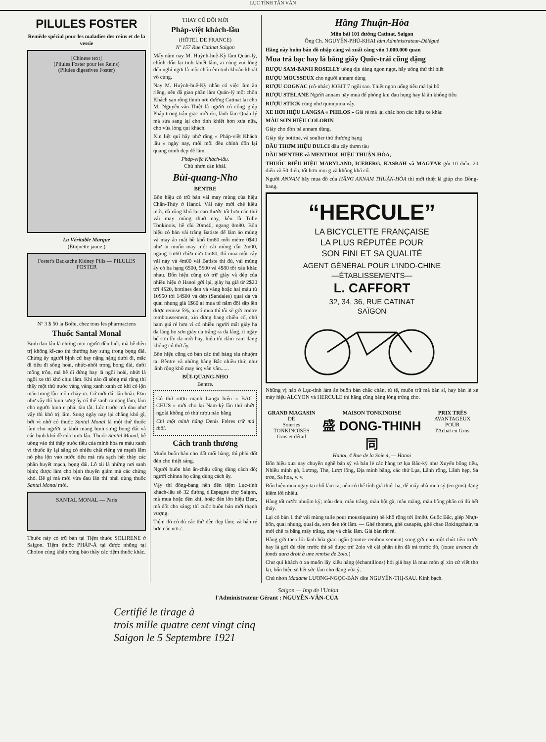LỤC TỈNH TÂN VĂN
PILULES FOSTER
Remède spécial pour les maladies des reins et de la vessie
[Chinese text]
(Pilules Foster pour les Reins)
(Pilules digestives Foster)
La Véritable Marque
(Etiquette jaune.)
Foster's Backache Kidney Pills — PILULES FOSTER
Nº 3 $ 50 la Boîte, chez tous les pharmaciens
Thuốc Santal Monal
Bịnh đau lậu là chứng mọi người đều biết, mà hễ điều trị không kĩ-cao thì thường hay sưng trong bọng đái. Chừng ấy người bịnh cứ hay nặng nặng dưới đi, mắc đi tiểu đi sông hoài, nhức-nhối trong bọng đái, dưới mông trôn, mà hễ đi đứng hay là ngồi hoài, nhứt là ngồi xe thì khó chịu lắm. Khi nào đi sông mà rặng thì thấy một thứ nước vàng vàng xanh xanh có khi có lộn máu trong lậu môn chảy ra. Cứ mới đái lâu hoài. Đau như vậy thì bịnh sưng ấy có thể sanh ra nặng lắm, làm cho người bịnh e phải tàn tật. Lúc trước mà đau như vậy thì khó trị lắm. Song ngày nay lại chẳng khó gì, bởi vì nhờ có thuốc Santal Monal là một thứ thuốc làm cho người ta khỏi mang bịnh sưng bọng đái và các bịnh khó đề của bịnh lậu. Thuốc Santal Monal, hễ uống vào thì thấy nước tiểu của mình hóa ra màu xanh vì thuốc ấy lại sẵng có nhiều chất riêng và mạnh lắm nó pha lộn vào nước tiểu mà rửa sạch hết thảy các phần huyết mạch, bọng đái. Lỗ tái là những nơi sanh bịnh; được làm cho bịnh thuyên giảm mà các chứng khó. Bề gì mà mới vừa đau lần thì phải dùng thuốc Santal Monal mới.
SANTAL MONAL — Paris
Thuốc này có trữ bán tại Tiệm thuốc SOLIRENE ở Saigon. Tiệm thuốc PHÁP-Á tại được nhũng tại Cholon cùng khắp xứng bảo thầy các tiệm thuốc khác.
THAY CŨ ĐỔI MỚI
Pháp-việt khách-lầu
(HÔTEL DE FRANCE)
Nº 157 Rue Catinat Saigon
Mấy năm nay M. Huỳnh-huệ-Kỳ làm Quản-lý, chính đốn lại tinh khiết lắm, ai cũng vui lòng đến nghỉ ngơi là một chốn êm tịnh khoản khoát vô cùng.
Nay M. Huỳnh-huệ-Kỳ nhân có việc làm ăn riêng, nên đã giao phần làm Quản-lý một chốn Khách sạn rộng thinh nơi đường Catinat lại cho M. Nguyễn-văn-Thiệt là người có công giúp Pháp trong trận giặc mới rồi, lãnh làm Quản-lý mà sửa sang lại cho tinh khiết hơn xưa nữa, cho vừa lòng quí khách.
Xin liệt quí hãy nhớ rằng « Pháp-việt Khách lầu » ngày nay, mỗi mỗi đều chỉnh đốn lại quang minh đẹp đẽ lắm.
Pháp-việc Khách-lầu.
Chủ nhơn cẩn khải.
Bùi-quang-Nho
BENTRE
Bổn hiệu có trữ bán vải may mùng của hiệu Chấn-Thủy ở Hanoi. Vải này mới chế kiểu mới, đã rộng khổ lại cao thước tốt hơn các thứ vải may mùng thuở nay, kêu là Tulle Tonkinois, bề dài 20m40, ngang 0m80. Bổn hiệu có bán vải trắng Batiste để làm áo mùng và may áo mát bề khổ 0m80 mỗi mètre 0$40 như ai muốn may một cái mùng dài 2m00, ngang 1m60 chừa cửa 0m80, thì mua một cây vải này và 4m00 vải Batiste thì đủ, vải mùng ấy có ba hạng 6$00, 5$00 và 4$80 tốt xấu khác nhau. Bổn hiệu cũng có trữ giày và dép của nhiều hiệu ở Hanoi gởi lại, giày hạ giá từ 2$20 tới 4$20, bottines đen và vàng hoặc hai màu từ 10$50 tới 14$00 và dép (Sandales) quai da và quai nhung giá 1$60 ai mua từ năm đôi sắp lên được remise 5%, ai có mua thì tôi sẽ gởi contre remboussement, xin đừng bang chiều cố, chớ ham giá rẻ hơn vì có nhiều người mắt giày hạ da láng họ sơn giày da trắng ra da láng, ít ngày bể sơn lồi da mới hay, hiệu tôi đám cam đang không có thứ ấy.
Bổn hiệu cũng có bán các thứ hàng tàu nhuộm tại Bêntre và những hàng Bắc nhiều thứ, như lãnh rộng khổ may áo; vân vân......
BÙI-QUANG-NHO
Bentre.
Có thứ rượu mạnh Langa hiệu « BAC-CHUS » mới cho lại Nam-kỳ lần thứ nhứt ngoài không có thứ rượu nào bằng
Chỉ một mình hãng Denis Frères trữ mà thôi.
Cách tranh thương
Muốn buôn bán cho đất mối hàng, thì phải đốt đèn cho thiệt sáng.
Người buôn bán ẩn-châu cũng dùng cách đó; người chinna họ cũng dùng cách ấy.
Vậy thì đồng-bang nên đến tiệm Lục-tỉnh khách-lầu số 32 đường d'Espagne chợ Saigon, mà mua hoặc đèn khí, hoặc đèn lồn hiệu Beat, mà đốt cho sáng; thì cuộc buôn bán mới thạnh vượng.
Tiệm đó có đủ các thứ đèn đẹp lắm; và bán rẻ hơn các nơi./.
Hãng Thuận-Hòa
Môn bài 101 đường Catinat, Saigon
Ông Ch. NGUYỄN-PHÚ-KHAI làm Administrateur-Délégué
Hãng này buôn bán đồ nhập cảng và xuất cảng vốn 1.000.000 quan
Mua trả bạc hay là bằng giấy Quốc-trái cũng đặng
RƯỢU SAM-BANH ROSELLY uống dịu dàng ngon ngọt, hãy uống thử thì biết
RƯỢU MOUSSEUX cho người annam dùng
RƯỢU COGNAC (cô-nhác) JOBIT 7 ngôi sao. Thiệt ngon uống tiêu mà lại bổ
RƯỢU STELANE Người annam hãy mua để phòng khi đau bụng hay là ăn không tiêu
RƯỢU STICK cũng như quinquina vậy.
XE HƠI HIỆU LANGSA « PHILOS » Giá rẻ mà lại chắc hơn các hiệu xe khác
MÀU SƠN HIỆU COLORIN
Giày cho đờn bà annam dùng.
Giày tây bottine, và soulier thứ thượng hạng
DẦU THƠM HIỆU DULCI dầu cây thơm tàu
DẦU MENTHE và MENTHOL HIỆU THUẬN-HÒA,
THUỐC ĐIẾU HIỆU MARYLAND, ICEBERG, KASBAH và MAGYAR gói 10 điếu, 20 điếu và 50 điếu, tốt hơn mọi g và không khó cổ.
Người ANNAM hãy mua đồ của HÃNG ANNAM THUẬN-HÒA thì mới thiệt là giúp cho Đồng-bang.
“HERCULE”
LA BICYCLETTE FRANÇAISE
LA PLUS RÉPUTÉE POUR
SON FINI ET SA QUALITÉ
AGENT GÉNÉRAL POUR L'INDO-CHINE
—ÉTABLISSEMENTS—
L. CAFFORT
32, 34, 36, RUE CATINAT
SAÏGON
Những vị nào ở Lục-tỉnh làm ăn buôn bán chắc chắn, tử tế, muốn trữ mà bán sỉ, hay bán lẻ xe máy hiệu ALCYON và HERCULE thì hãng cũng bằng lòng trừng cho.
GRAND MAGASIN
DE
Soieries
TONKINOISES
Gros et détail
MAISON TONKINOISE
盛 DONG-THINH 同
Hanoi, 4 Rue de la Soie 4, — Hanoi
PRIX TRÈS
AVANTAGEUX
POUR
l'Achat en Gros
Bổn hiệu xưa nay chuyên nghề bán sỷ và bán lẻ các hàng tơ lụa Bắc-kỳ như Xuyến bông tiêu, Nhiễu mình gò, Lương, The, Lượt lồng, Địa minh bằng, các thứ Lụa, Lãnh rộng, Lãnh hẹp, Sa trơn, Sa hoa, v. v.
Bổn hiệu mua ngay tại chỗ làm ra, nên có thể tính giá thiệt hạ, để mấy nhà mua sỷ (en gros) đặng kiếm lời nhiều.
Hàng tốt nước nhuộm kỹ; màu đen, màu trắng, màu hột gà, màu măng, màu bông phấn có đủ hết thảy.
Lại có bán 1 thứ vải mùng tulle pour moustiquaire) bề khổ rộng tới 0m80. Guốc Bắc, giép Nhựt-bổn, quai nhung, quai da, sơn đen tốt lắm. — Ghế thonets, ghế canapés, ghế chao Rokingchair, ta mới chế ra bằng mây trắng, nhẹ và chắc lắm. Giá bán rất rẻ.
Hàng gởi theo lối lãnh hóa giao ngân (contre-remboursement) song gởi cho một chút tiền trước hay là gởi đủ tiền trước thì sẽ được trừ 2olo về cái phần tiền đã trả trước đó, (toute avance de fonds aura droit à une remise de 2olo.)
Chư quí khách ở xa muốn lấy kiểu hàng (échantillons) hỏi giá hay là mua món gì xin cứ viết thơ lại, bổn hiệu sẽ hết sức làm cho đặng vừa ý.
Chủ nhơn Madame LƯƠNG-NGỌC-BÁN dite NGUYỄN-THỊ-SAU. Kính bạch.
Saigon — Imp de l'Union
l'Administrateur Gérant : NGUYỄN-VĂN-CỦA
Certifié le tirage à
trois mille quatre cent vingt cinq
Saigon le 5 Septembre 1921